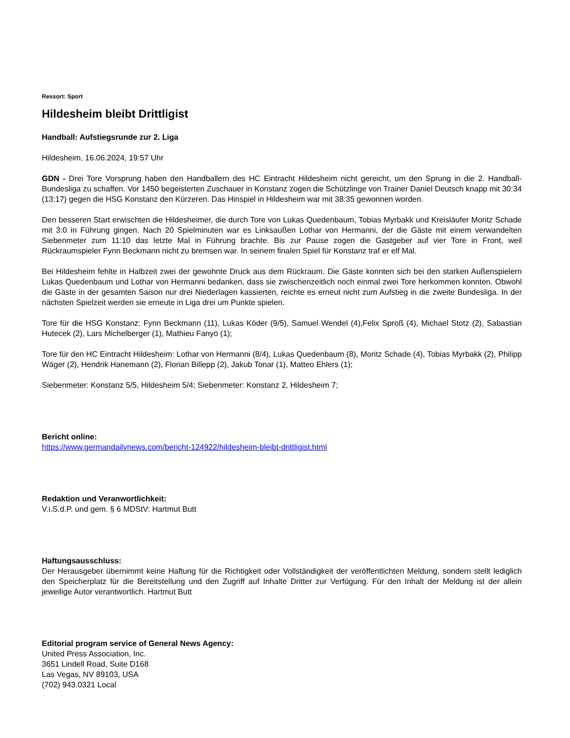Ressort: Sport
Hildesheim bleibt Drittligist
Handball: Aufstiegsrunde zur 2. Liga
Hildesheim, 16.06.2024, 19:57 Uhr
GDN - Drei Tore Vorsprung haben den Handballern des HC Eintracht Hildesheim nicht gereicht, um den Sprung in die 2. Handball-Bundesliga zu schaffen. Vor 1450 begeisterten Zuschauer in Konstanz zogen die Schützlinge von Trainer Daniel Deutsch knapp mit 30:34 (13:17) gegen die HSG Konstanz den Kürzeren. Das Hinspiel in Hildesheim war mit 38:35 gewonnen worden.
Den besseren Start erwischten die Hildesheimer, die durch Tore von Lukas Quedenbaum, Tobias Myrbakk und Kreisläufer Moritz Schade mit 3:0 in Führung gingen. Nach 20 Spielminuten war es Linksaußen Lothar von Hermanni, der die Gäste mit einem verwandelten Siebenmeter zum 11:10 das letzte Mal in Führung brachte. Bis zur Pause zogen die Gastgeber auf vier Tore in Front, weil Rückraumspieler Fynn Beckmann nicht zu bremsen war. In seinem finalen Spiel für Konstanz traf er elf Mal.
Bei Hildesheim fehlte in Halbzeit zwei der gewohnte Druck aus dem Rückraum. Die Gäste konnten sich bei den starken Außenspielern Lukas Quedenbaum und Lothar von Hermanni bedanken, dass sie zwischenzeitlich noch einmal zwei Tore herkommen konnten. Obwohl die Gäste in der gesamten Saison nur drei Niederlagen kassierten, reichte es erneut nicht zum Aufstieg in die zweite Bundesliga. In der nächsten Spielzeit werden sie erneute in Liga drei um Punkte spielen.
Tore für die HSG Konstanz: Fynn Beckmann (11), Lukas Köder (9/5), Samuel Wendel (4),Felix Sproß (4), Michael Stotz (2), Sabastian Hutecek (2), Lars Michelberger (1), Mathieu Fanyö (1);
Tore für den HC Eintracht Hildesheim: Lothar von Hermanni (8/4), Lukas Quedenbaum (8), Moritz Schade (4), Tobias Myrbakk (2), Philipp Wäger (2), Hendrik Hanemann (2), Florian Billepp (2), Jakub Tonar (1), Matteo Ehlers (1);
Siebenmeter: Konstanz 5/5, Hildesheim 5/4; Siebenmeter: Konstanz 2, Hildesheim 7;
Bericht online:
https://www.germandailynews.com/bericht-124922/hildesheim-bleibt-drittligist.html
Redaktion und Veranwortlichkeit:
V.i.S.d.P. und gem. § 6 MDStV: Hartmut Butt
Haftungsausschluss:
Der Herausgeber übernimmt keine Haftung für die Richtigkeit oder Vollständigkeit der veröffentlichten Meldung, sondern stellt lediglich den Speicherplatz für die Bereitstellung und den Zugriff auf Inhalte Dritter zur Verfügung. Für den Inhalt der Meldung ist der allein jeweilige Autor verantwortlich. Hartmut Butt
Editorial program service of General News Agency:
United Press Association, Inc.
3651 Lindell Road, Suite D168
Las Vegas, NV 89103, USA
(702) 943.0321 Local